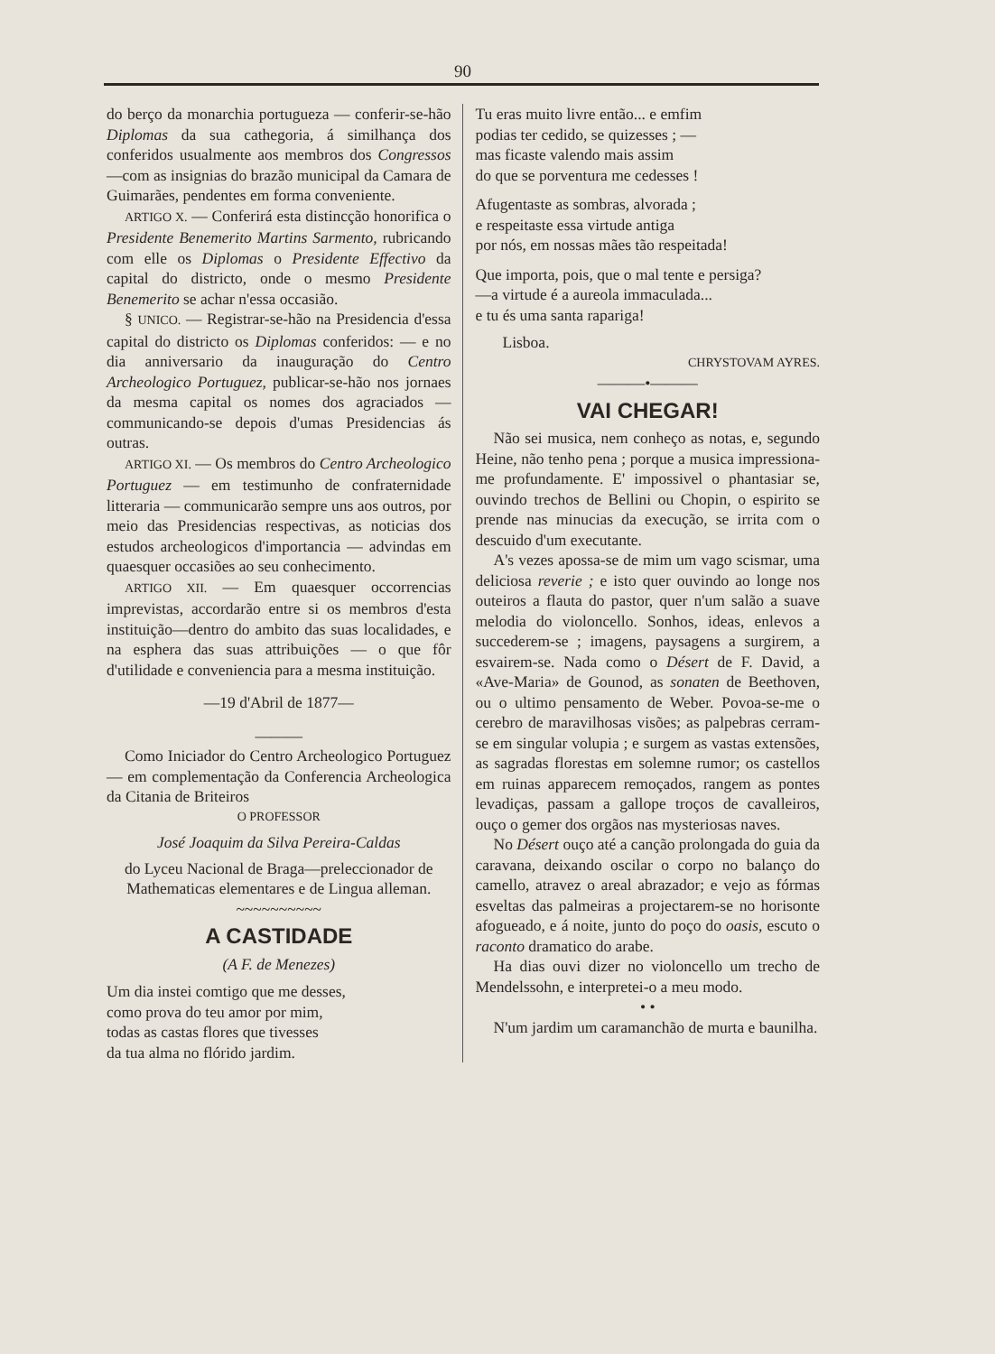90
do berço da monarchia portugueza — conferir-se-hão Diplomas da sua cathegoria, á similhança dos conferidos usualmente aos membros dos Congressos—com as insignias do brazão municipal da Camara de Guimarães, pendentes em forma conveniente.
ARTIGO X. — Conferirá esta distincção honorifica o Presidente Benemerito Martins Sarmento, rubricando com elle os Diplomas o Presidente Effectivo da capital do districto, onde o mesmo Presidente Benemerito se achar n'essa occasião.
§ UNICO. — Registrar-se-hão na Presidencia d'essa capital do districto os Diplomas conferidos: — e no dia anniversario da inauguração do Centro Archeologico Portuguez, publicar-se-hão nos jornaes da mesma capital os nomes dos agraciados — communicando-se depois d'umas Presidencias ás outras.
ARTIGO XI. — Os membros do Centro Archeologico Portuguez — em testimunho de confraternidade litteraria — communicarão sempre uns aos outros, por meio das Presidencias respectivas, as noticias dos estudos archeologicos d'importancia — advindas em quaesquer occasiões ao seu conhecimento.
ARTIGO XII. — Em quaesquer occorrencias imprevistas, accordarão entre si os membros d'esta instituição—dentro do ambito das suas localidades, e na esphera das suas attribuições — o que fôr d'utilidade e conveniencia para a mesma instituição.
—19 d'Abril de 1877—
———
Como Iniciador do Centro Archeologico Portuguez — em complementação da Conferencia Archeologica da Citania de Briteiros
O PROFESSOR
José Joaquim da Silva Pereira-Caldas
do Lyceu Nacional de Braga—preleccionador de Mathematicas elementares e de Lingua alleman.
~~~~~~~~~~
A CASTIDADE
(A F. de Menezes)
Um dia instei comtigo que me desses,
como prova do teu amor por mim,
todas as castas flores que tivesses
da tua alma no flórido jardim.
Tu eras muito livre então... e emfim
podias ter cedido, se quizesses ; —
mas ficaste valendo mais assim
do que se porventura me cedesses !
Afugentaste as sombras, alvorada ;
e respeitaste essa virtude antiga
por nós, em nossas mães tão respeitada!
Que importa, pois, que o mal tente e persiga?
—a virtude é a aureola immaculada...
e tu és uma santa rapariga!
Lisboa.
CHRYSTOVAM AYRES.
———•———
VAI CHEGAR!
Não sei musica, nem conheço as notas, e, segundo Heine, não tenho pena ; porque a musica impressiona-me profundamente. E' impossivel o phantasiar se, ouvindo trechos de Bellini ou Chopin, o espirito se prende nas minucias da execução, se irrita com o descuido d'um executante.
A's vezes apossa-se de mim um vago scismar, uma deliciosa reverie ; e isto quer ouvindo ao longe nos outeiros a flauta do pastor, quer n'um salão a suave melodia do violoncello. Sonhos, ideas, enlevos a succederem-se ; imagens, paysagens a surgirem, a esvairem-se. Nada como o Désert de F. David, a «Ave-Maria» de Gounod, as sonaten de Beethoven, ou o ultimo pensamento de Weber. Povoa-se-me o cerebro de maravilhosas visões; as palpebras cerram-se em singular volupia ; e surgem as vastas extensões, as sagradas florestas em solemne rumor; os castellos em ruinas apparecem remoçados, rangem as pontes levadiças, passam a gallope troços de cavalleiros, ouço o gemer dos orgãos nas mysteriosas naves.
No Désert ouço até a canção prolongada do guia da caravana, deixando oscilar o corpo no balanço do camello, atravez o areal abrazador; e vejo as fórmas esveltas das palmeiras a projectarem-se no horisonte afogueado, e á noite, junto do poço do oasis, escuto o raconto dramatico do arabe.
Ha dias ouvi dizer no violoncello um trecho de Mendelssohn, e interpretei-o a meu modo.
• •
N'um jardim um caramanchão de murta e baunilha.